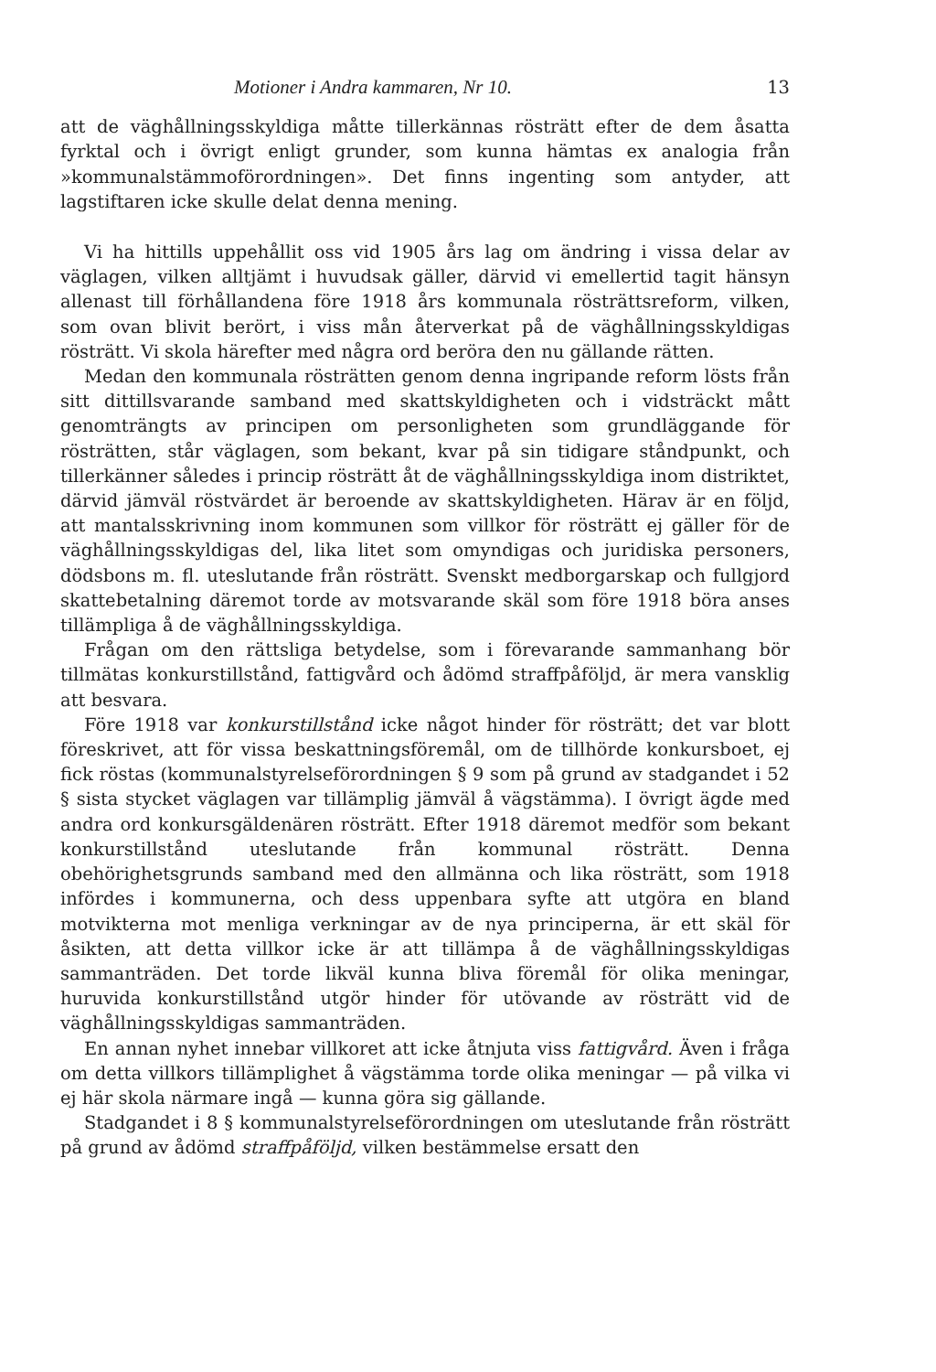Motioner i Andra kammaren, Nr 10. 13
att de väghållningsskyldiga måtte tillerkännas rösträtt efter de dem åsatta fyrktal och i övrigt enligt grunder, som kunna hämtas ex analogia från »kommunalstämmoförordningen». Det finns ingenting som antyder, att lagstiftaren icke skulle delat denna mening.
Vi ha hittills uppehållit oss vid 1905 års lag om ändring i vissa delar av väglagen, vilken alltjämt i huvudsak gäller, därvid vi emellertid tagit hänsyn allenast till förhållandena före 1918 års kommunala rösträttsreform, vilken, som ovan blivit berört, i viss mån återverkat på de väghållningsskyldigas rösträtt. Vi skola härefter med några ord beröra den nu gällande rätten.
Medan den kommunala rösträtten genom denna ingripande reform lösts från sitt dittillsvarande samband med skattskyldigheten och i vidsträckt mått genomträngts av principen om personligheten som grundläggande för rösträtten, står väglagen, som bekant, kvar på sin tidigare ståndpunkt, och tillerkänner således i princip rösträtt åt de väghållningsskyldiga inom distriktet, därvid jämväl röstvärdet är beroende av skattskyldigheten. Härav är en följd, att mantalsskrivning inom kommunen som villkor för rösträtt ej gäller för de väghållningsskyldigas del, lika litet som omyndigas och juridiska personers, dödsbons m. fl. uteslutande från rösträtt. Svenskt medborgarskap och fullgjord skattebetalning däremot torde av motsvarande skäl som före 1918 böra anses tillämpliga å de väghållningsskyldiga.
Frågan om den rättsliga betydelse, som i förevarande sammanhang bör tillmätas konkurstillstånd, fattigvård och ådömd straffpåföljd, är mera vansklig att besvara.
Före 1918 var konkurstillstånd icke något hinder för rösträtt; det var blott föreskrivet, att för vissa beskattningsföremål, om de tillhörde konkursboet, ej fick röstas (kommunalstyrelseförordningen § 9 som på grund av stadgandet i 52 § sista stycket väglagen var tillämplig jämväl å vägstämma). I övrigt ägde med andra ord konkursgäldenären rösträtt. Efter 1918 däremot medför som bekant konkurstillstånd uteslutande från kommunal rösträtt. Denna obehörighetsgrunds samband med den allmänna och lika rösträtt, som 1918 infördes i kommunerna, och dess uppenbara syfte att utgöra en bland motvikterna mot menliga verkningar av de nya principerna, är ett skäl för åsikten, att detta villkor icke är att tillämpa å de väghållningsskyldigas sammanträden. Det torde likväl kunna bliva föremål för olika meningar, huruvida konkurstillstånd utgör hinder för utövande av rösträtt vid de väghållningsskyldigas sammanträden.
En annan nyhet innebar villkoret att icke åtnjuta viss fattigvård. Även i fråga om detta villkors tillämplighet å vägstämma torde olika meningar — på vilka vi ej här skola närmare ingå — kunna göra sig gällande.
Stadgandet i 8 § kommunalstyrelseförordningen om uteslutande från rösträtt på grund av ådömd straffpåföljd, vilken bestämmelse ersatt den